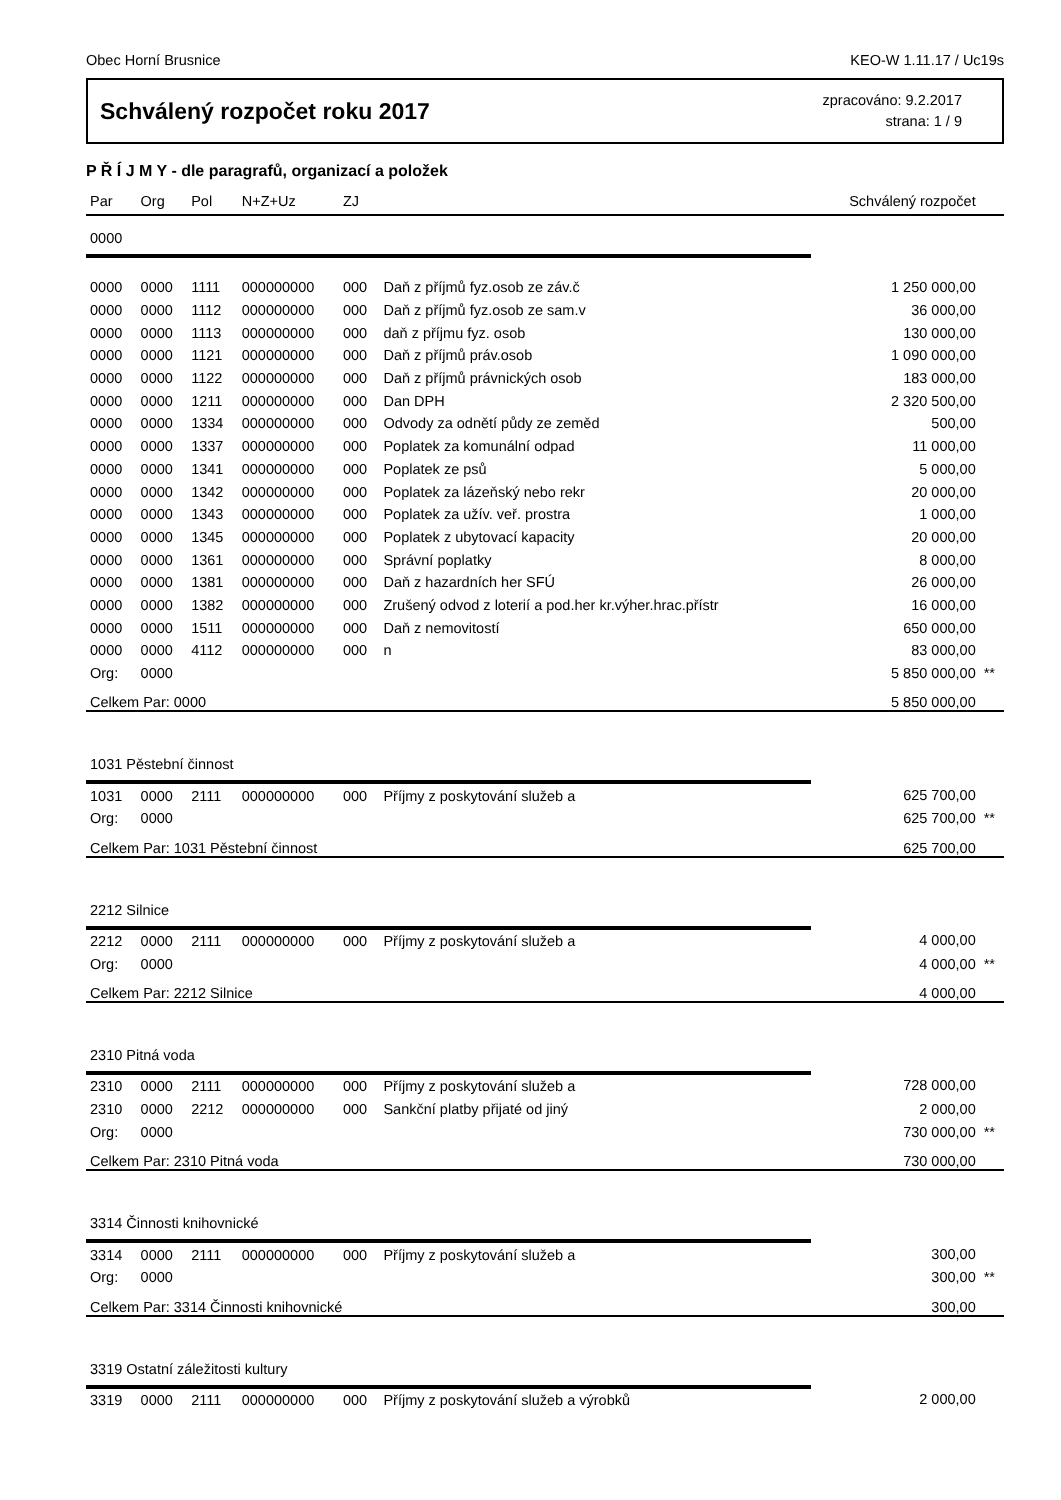Obec Horní Brusnice KEO-W 1.11.17 / Uc19s
Schválený rozpočet roku 2017
zpracováno: 9.2.2017
strana: 1 / 9
P Ř Í J M Y - dle paragrafů, organizací a položek
| Par | Org | Pol | N+Z+Uz | ZJ | | Schválený rozpočet | |
| --- | --- | --- | --- | --- | --- | --- | --- |
| 0000 | | | | | | | |
| 0000 | 0000 | 1111 | 000000000 | 000 | Daň z příjmů fyz.osob ze záv.č | 1 250 000,00 | |
| 0000 | 0000 | 1112 | 000000000 | 000 | Daň z příjmů fyz.osob ze sam.v | 36 000,00 | |
| 0000 | 0000 | 1113 | 000000000 | 000 | daň z příjmu fyz. osob | 130 000,00 | |
| 0000 | 0000 | 1121 | 000000000 | 000 | Daň z příjmů práv.osob | 1 090 000,00 | |
| 0000 | 0000 | 1122 | 000000000 | 000 | Daň z příjmů právnických osob | 183 000,00 | |
| 0000 | 0000 | 1211 | 000000000 | 000 | Dan DPH | 2 320 500,00 | |
| 0000 | 0000 | 1334 | 000000000 | 000 | Odvody za odnětí půdy ze zeměd | 500,00 | |
| 0000 | 0000 | 1337 | 000000000 | 000 | Poplatek za komunální odpad | 11 000,00 | |
| 0000 | 0000 | 1341 | 000000000 | 000 | Poplatek ze psů | 5 000,00 | |
| 0000 | 0000 | 1342 | 000000000 | 000 | Poplatek za lázeňský nebo rekr | 20 000,00 | |
| 0000 | 0000 | 1343 | 000000000 | 000 | Poplatek za užív. veř. prostra | 1 000,00 | |
| 0000 | 0000 | 1345 | 000000000 | 000 | Poplatek z ubytovací kapacity | 20 000,00 | |
| 0000 | 0000 | 1361 | 000000000 | 000 | Správní poplatky | 8 000,00 | |
| 0000 | 0000 | 1381 | 000000000 | 000 | Daň z hazardních her SFÚ | 26 000,00 | |
| 0000 | 0000 | 1382 | 000000000 | 000 | Zrušený odvod z loterií a pod.her kr.výher.hrac.přístr | 16 000,00 | |
| 0000 | 0000 | 1511 | 000000000 | 000 | Daň z nemovitostí | 650 000,00 | |
| 0000 | 0000 | 4112 | 000000000 | 000 | n | 83 000,00 | |
| Org: | 0000 | | | | | 5 850 000,00 | ** |
| Celkem Par: 0000 | | | | | | 5 850 000,00 | |
| 1031 Pěstební činnost | | | | | | | |
| 1031 | 0000 | 2111 | 000000000 | 000 | Příjmy z poskytování služeb a | 625 700,00 | |
| Org: | 0000 | | | | | 625 700,00 | ** |
| Celkem Par: 1031 Pěstební činnost | | | | | | 625 700,00 | |
| 2212 Silnice | | | | | | | |
| 2212 | 0000 | 2111 | 000000000 | 000 | Příjmy z poskytování služeb a | 4 000,00 | |
| Org: | 0000 | | | | | 4 000,00 | ** |
| Celkem Par: 2212 Silnice | | | | | | 4 000,00 | |
| 2310 Pitná voda | | | | | | | |
| 2310 | 0000 | 2111 | 000000000 | 000 | Příjmy z poskytování služeb a | 728 000,00 | |
| 2310 | 0000 | 2212 | 000000000 | 000 | Sankční platby přijaté od jiný | 2 000,00 | |
| Org: | 0000 | | | | | 730 000,00 | ** |
| Celkem Par: 2310 Pitná voda | | | | | | 730 000,00 | |
| 3314 Činnosti knihovnické | | | | | | | |
| 3314 | 0000 | 2111 | 000000000 | 000 | Příjmy z poskytování služeb a | 300,00 | |
| Org: | 0000 | | | | | 300,00 | ** |
| Celkem Par: 3314 Činnosti knihovnické | | | | | | 300,00 | |
| 3319 Ostatní záležitosti kultury | | | | | | | |
| 3319 | 0000 | 2111 | 000000000 | 000 | Příjmy z poskytování služeb a výrobků | 2 000,00 | |